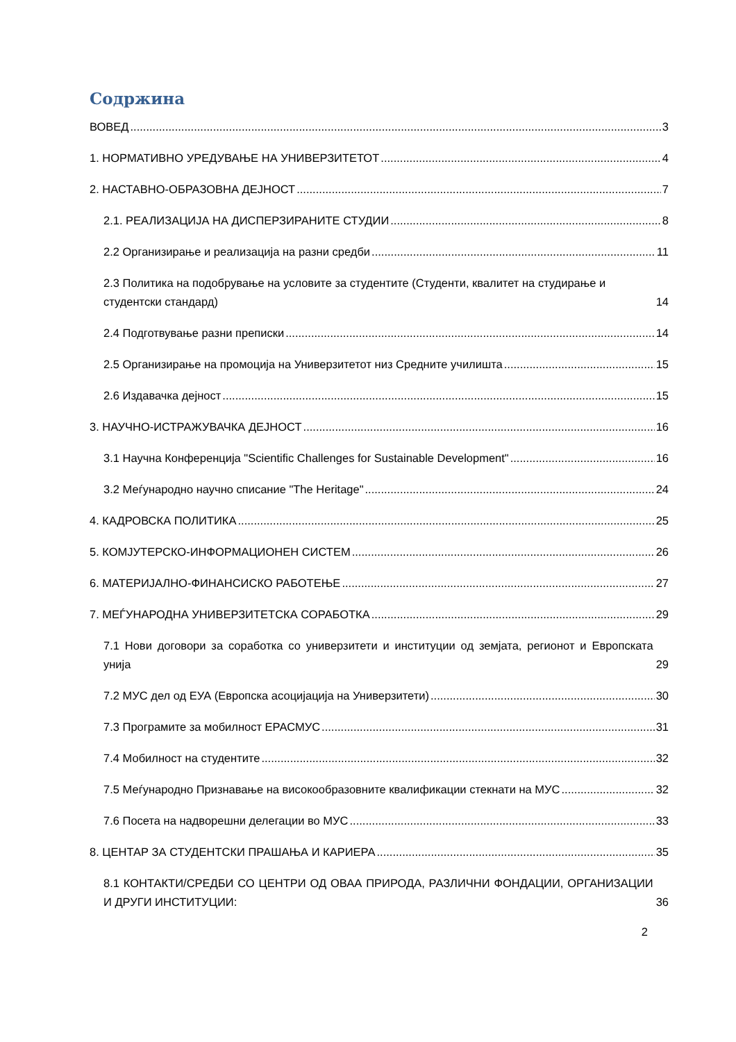Содржина
ВОВЕД 3
1. НОРМАТИВНО УРЕДУВАЊЕ НА УНИВЕРЗИТЕТОТ 4
2. НАСТАВНО-ОБРАЗОВНА ДЕЈНОСТ 7
2.1. РЕАЛИЗАЦИЈА НА ДИСПЕРЗИРАНИТЕ СТУДИИ 8
2.2 Организирање и реализација на разни средби 11
2.3 Политика на подобрување на условите за студентите (Студенти, квалитет на студирање и студентски стандард) 14
2.4 Подготвување разни преписки 14
2.5 Организирање на промоција на Универзитетот низ Средните училишта 15
2.6 Издавачка дејност 15
3. НАУЧНО-ИСТРАЖУВАЧКА ДЕЈНОСТ 16
3.1 Научна Конференција "Scientific Challenges for Sustainable Development" 16
3.2 Меѓународно научно списание "The Heritage" 24
4. КАДРОВСКА ПОЛИТИКА 25
5. КОМЈУТЕРСКО-ИНФОРМАЦИОНЕН СИСТЕМ 26
6. МАТЕРИЈАЛНО-ФИНАНСИСКО РАБОТЕЊЕ 27
7. МЕЃУНАРОДНА УНИВЕРЗИТЕТСКА СОРАБОТКА 29
7.1 Нови договори за соработка со универзитети и институции од земјата, регионот и Европската унија 29
7.2 МУС дел од ЕУА (Европска асоцијација на Универзитети) 30
7.3 Програмите за мобилност ЕРАСМУС 31
7.4 Мобилност на студентите 32
7.5 Меѓународно Признавање на високообразовните квалификации стекнати на МУС 32
7.6 Посета на надворешни делегации во МУС 33
8. ЦЕНТАР ЗА СТУДЕНТСКИ ПРАШАЊА И КАРИЕРА 35
8.1 КОНТАКТИ/СРЕДБИ СО ЦЕНТРИ ОД ОВАА ПРИРОДА, РАЗЛИЧНИ ФОНДАЦИИ, ОРГАНИЗАЦИИ И ДРУГИ ИНСТИТУЦИИ: 36
2